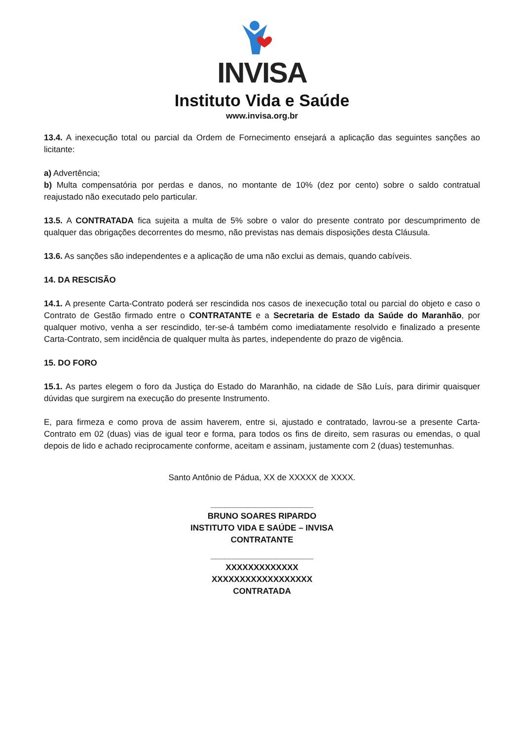INVISA
Instituto Vida e Saúde
www.invisa.org.br
13.4. A inexecução total ou parcial da Ordem de Fornecimento ensejará a aplicação das seguintes sanções ao licitante:
a) Advertência;
b) Multa compensatória por perdas e danos, no montante de 10% (dez por cento) sobre o saldo contratual reajustado não executado pelo particular.
13.5. A CONTRATADA fica sujeita a multa de 5% sobre o valor do presente contrato por descumprimento de qualquer das obrigações decorrentes do mesmo, não previstas nas demais disposições desta Cláusula.
13.6. As sanções são independentes e a aplicação de uma não exclui as demais, quando cabíveis.
14. DA RESCISÃO
14.1. A presente Carta-Contrato poderá ser rescindida nos casos de inexecução total ou parcial do objeto e caso o Contrato de Gestão firmado entre o CONTRATANTE e a Secretaria de Estado da Saúde do Maranhão, por qualquer motivo, venha a ser rescindido, ter-se-á também como imediatamente resolvido e finalizado a presente Carta-Contrato, sem incidência de qualquer multa às partes, independente do prazo de vigência.
15. DO FORO
15.1. As partes elegem o foro da Justiça do Estado do Maranhão, na cidade de São Luís, para dirimir quaisquer dúvidas que surgirem na execução do presente Instrumento.
E, para firmeza e como prova de assim haverem, entre si, ajustado e contratado, lavrou-se a presente Carta-Contrato em 02 (duas) vias de igual teor e forma, para todos os fins de direito, sem rasuras ou emendas, o qual depois de lido e achado reciprocamente conforme, aceitam e assinam, justamente com 2 (duas) testemunhas.
Santo Antônio de Pádua, XX de XXXXX de XXXX.
______________________
BRUNO SOARES RIPARDO
INSTITUTO VIDA E SAÚDE – INVISA
CONTRATANTE
______________________
XXXXXXXXXXXXX
XXXXXXXXXXXXXXXXXX
CONTRATADA